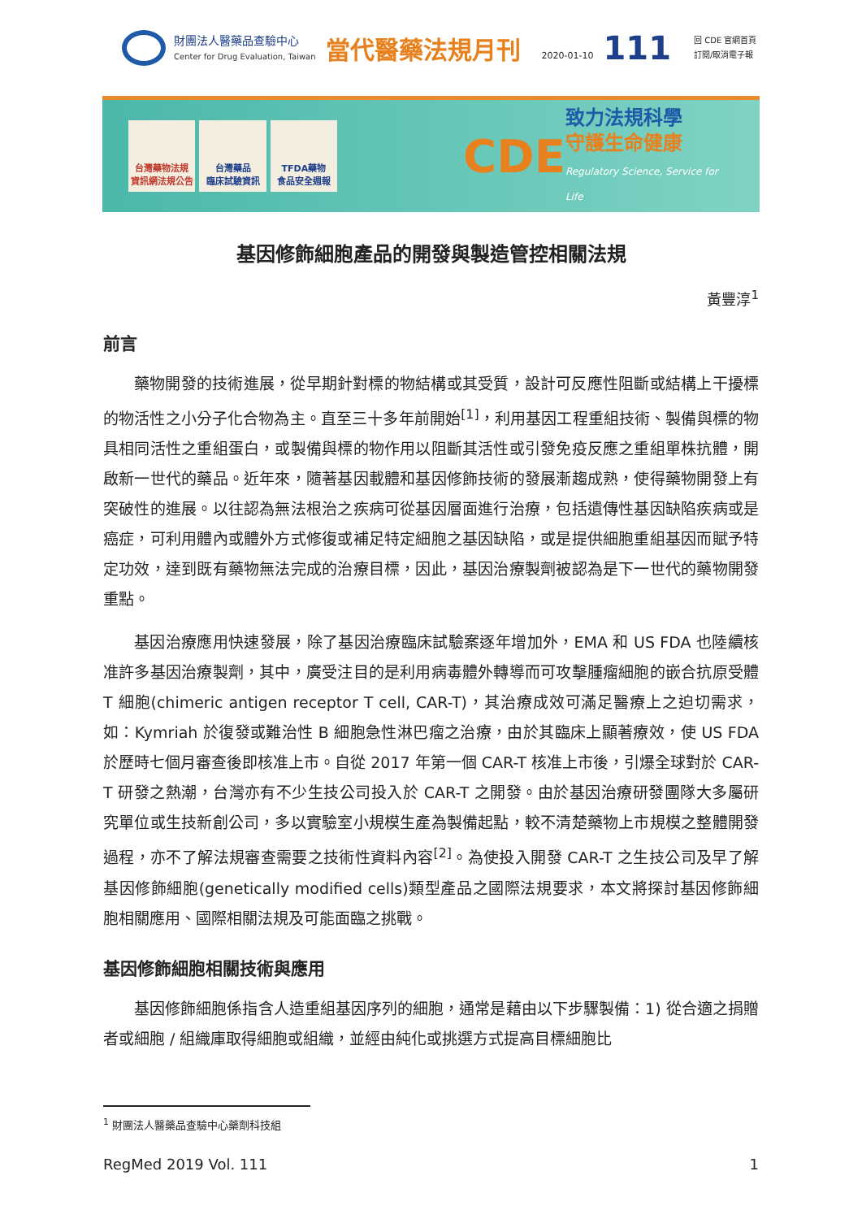財團法人醫藥品查驗中心
Center for Drug Evaluation, Taiwan
當代醫藥法規月刊
2020-01-10
111
回 CDE 官網首頁
訂閱/取消電子報
台灣藥物法規
資訊網法規公告
台灣藥品
臨床試驗資訊
TFDA藥物
食品安全週報
CDE
致力法規科學
守護生命健康
Regulatory Science, Service for Life
基因修飾細胞產品的開發與製造管控相關法規
黃豐淳<sup>1</sup>
前言
藥物開發的技術進展，從早期針對標的物結構或其受質，設計可反應性阻斷或結構上干擾標的物活性之小分子化合物為主。直至三十多年前開始<sup>[1]</sup>，利用基因工程重組技術、製備與標的物具相同活性之重組蛋白，或製備與標的物作用以阻斷其活性或引發免疫反應之重組單株抗體，開啟新一世代的藥品。近年來，隨著基因載體和基因修飾技術的發展漸趨成熟，使得藥物開發上有突破性的進展。以往認為無法根治之疾病可從基因層面進行治療，包括遺傳性基因缺陷疾病或是癌症，可利用體內或體外方式修復或補足特定細胞之基因缺陷，或是提供細胞重組基因而賦予特定功效，達到既有藥物無法完成的治療目標，因此，基因治療製劑被認為是下一世代的藥物開發重點。
基因治療應用快速發展，除了基因治療臨床試驗案逐年增加外，EMA 和 US FDA 也陸續核准許多基因治療製劑，其中，廣受注目的是利用病毒體外轉導而可攻擊腫瘤細胞的嵌合抗原受體 T 細胞(chimeric antigen receptor T cell, CAR-T)，其治療成效可滿足醫療上之迫切需求，如：Kymriah 於復發或難治性 B 細胞急性淋巴瘤之治療，由於其臨床上顯著療效，使 US FDA 於歷時七個月審查後即核准上市。自從 2017 年第一個 CAR-T 核准上市後，引爆全球對於 CAR-T 研發之熱潮，台灣亦有不少生技公司投入於 CAR-T 之開發。由於基因治療研發團隊大多屬研究單位或生技新創公司，多以實驗室小規模生產為製備起點，較不清楚藥物上市規模之整體開發過程，亦不了解法規審查需要之技術性資料內容<sup>[2]</sup>。為使投入開發 CAR-T 之生技公司及早了解基因修飾細胞(genetically modified cells)類型產品之國際法規要求，本文將探討基因修飾細胞相關應用、國際相關法規及可能面臨之挑戰。
基因修飾細胞相關技術與應用
基因修飾細胞係指含人造重組基因序列的細胞，通常是藉由以下步驟製備：1) 從合適之捐贈者或細胞 / 組織庫取得細胞或組織，並經由純化或挑選方式提高目標細胞比
<sup>1</sup> 財團法人醫藥品查驗中心藥劑科技組
RegMed 2019 Vol. 111 1